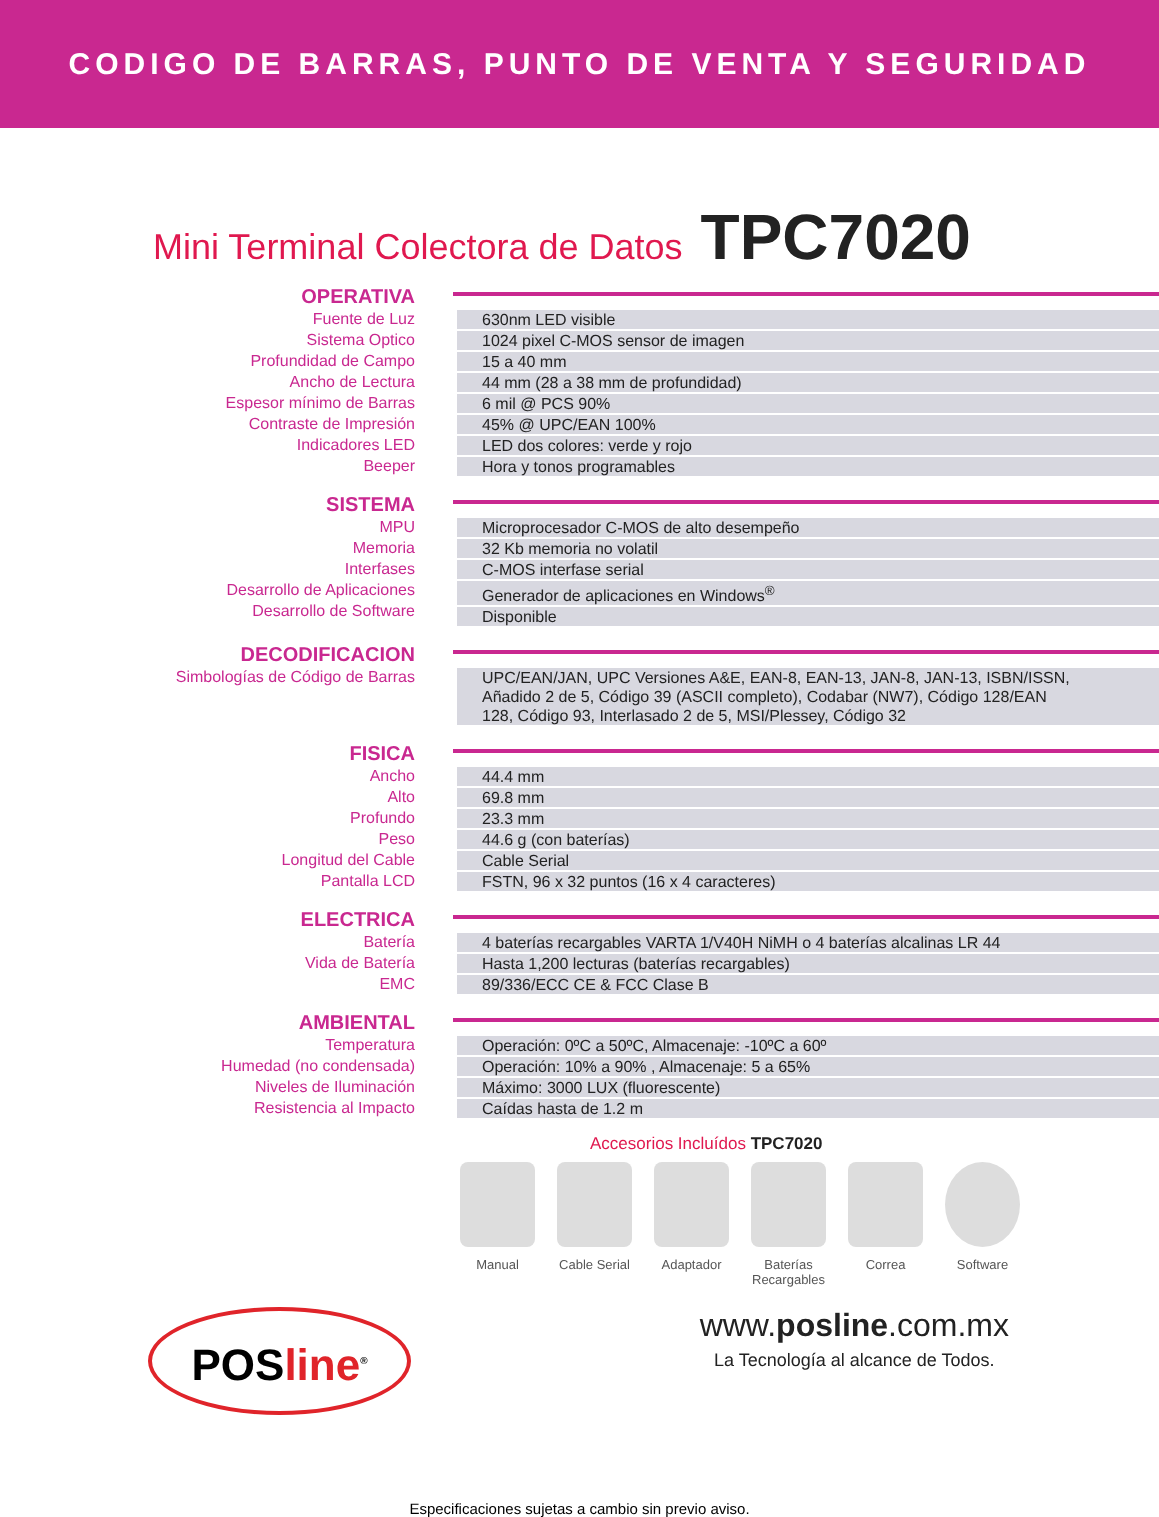CODIGO DE BARRAS, PUNTO DE VENTA Y SEGURIDAD
Mini Terminal Colectora de Datos TPC7020
OPERATIVA
Fuente de Luz
Sistema Optico
Profundidad de Campo
Ancho de Lectura
Espesor mínimo de Barras
Contraste de Impresión
Indicadores LED
Beeper
630nm LED visible
1024 pixel C-MOS sensor de imagen
15 a 40 mm
44 mm (28 a 38 mm de profundidad)
6 mil @ PCS 90%
45% @ UPC/EAN 100%
LED dos colores: verde y rojo
Hora y tonos programables
SISTEMA
MPU
Memoria
Interfases
Desarrollo de Aplicaciones
Desarrollo de Software
Microprocesador C-MOS de alto desempeño
32 Kb memoria no volatil
C-MOS interfase serial
Generador de aplicaciones en Windows<sup>®</sup>
Disponible
DECODIFICACION
Simbologías de Código de Barras
UPC/EAN/JAN, UPC Versiones A&E, EAN-8, EAN-13, JAN-8, JAN-13, ISBN/ISSN,
Añadido 2 de 5, Código 39 (ASCII completo), Codabar (NW7), Código 128/EAN
128, Código 93, Interlasado 2 de 5, MSI/Plessey, Código 32
FISICA
Ancho
Alto
Profundo
Peso
Longitud del Cable
Pantalla LCD
44.4 mm
69.8 mm
23.3 mm
44.6 g (con baterías)
Cable Serial
FSTN, 96 x 32 puntos (16 x 4 caracteres)
ELECTRICA
Batería
Vida de Batería
EMC
4 baterías recargables VARTA 1/V40H NiMH o 4 baterías alcalinas LR 44
Hasta 1,200 lecturas (baterías recargables)
89/336/ECC CE & FCC Clase B
AMBIENTAL
Temperatura
Humedad (no condensada)
Niveles de Iluminación
Resistencia al Impacto
Operación: 0ºC a 50ºC, Almacenaje: -10ºC a 60º
Operación: 10% a 90% , Almacenaje: 5 a 65%
Máximo: 3000 LUX (fluorescente)
Caídas hasta de 1.2 m
Accesorios Incluídos TPC7020
Manual Cable Serial
Adaptador Baterías Recargables
Correa Software
POSline<sup>®</sup>
www.posline.com.mx
La Tecnología al alcance de Todos.
Especificaciones sujetas a cambio sin previo aviso.